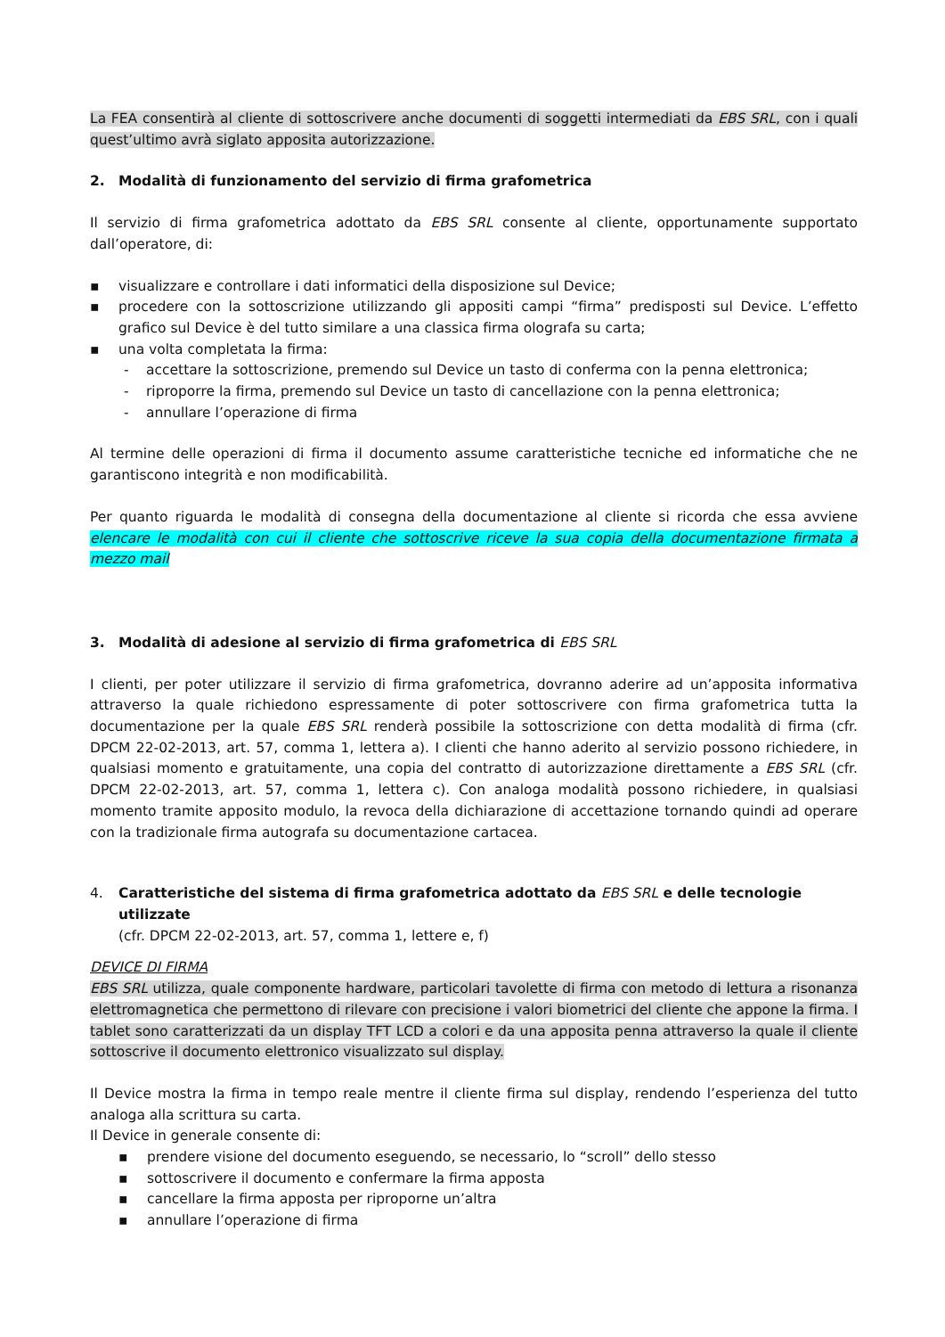La FEA consentirà al cliente di sottoscrivere anche documenti di soggetti intermediati da EBS SRL, con i quali quest’ultimo avrà siglato apposita autorizzazione.
2. Modalità di funzionamento del servizio di firma grafometrica
Il servizio di firma grafometrica adottato da EBS SRL consente al cliente, opportunamente supportato dall’operatore, di:
▪ visualizzare e controllare i dati informatici della disposizione sul Device;
▪ procedere con la sottoscrizione utilizzando gli appositi campi “firma” predisposti sul Device. L’effetto grafico sul Device è del tutto similare a una classica firma olografa su carta;
▪ una volta completata la firma:
- accettare la sottoscrizione, premendo sul Device un tasto di conferma con la penna elettronica;
- riproporre la firma, premendo sul Device un tasto di cancellazione con la penna elettronica;
- annullare l’operazione di firma
Al termine delle operazioni di firma il documento assume caratteristiche tecniche ed informatiche che ne garantiscono integrità e non modificabilità.
Per quanto riguarda le modalità di consegna della documentazione al cliente si ricorda che essa avviene elencare le modalità con cui il cliente che sottoscrive riceve la sua copia della documentazione firmata a mezzo mail
3. Modalità di adesione al servizio di firma grafometrica di EBS SRL
I clienti, per poter utilizzare il servizio di firma grafometrica, dovranno aderire ad un’apposita informativa attraverso la quale richiedono espressamente di poter sottoscrivere con firma grafometrica tutta la documentazione per la quale EBS SRL renderà possibile la sottoscrizione con detta modalità di firma (cfr. DPCM 22-02-2013, art. 57, comma 1, lettera a). I clienti che hanno aderito al servizio possono richiedere, in qualsiasi momento e gratuitamente, una copia del contratto di autorizzazione direttamente a EBS SRL (cfr. DPCM 22-02-2013, art. 57, comma 1, lettera c). Con analoga modalità possono richiedere, in qualsiasi momento tramite apposito modulo, la revoca della dichiarazione di accettazione tornando quindi ad operare con la tradizionale firma autografa su documentazione cartacea.
4. Caratteristiche del sistema di firma grafometrica adottato da EBS SRL e delle tecnologie utilizzate
(cfr. DPCM 22-02-2013, art. 57, comma 1, lettere e, f)
DEVICE DI FIRMA
EBS SRL utilizza, quale componente hardware, particolari tavolette di firma con metodo di lettura a risonanza elettromagnetica che permettono di rilevare con precisione i valori biometrici del cliente che appone la firma. I tablet sono caratterizzati da un display TFT LCD a colori e da una apposita penna attraverso la quale il cliente sottoscrive il documento elettronico visualizzato sul display.
Il Device mostra la firma in tempo reale mentre il cliente firma sul display, rendendo l’esperienza del tutto analoga alla scrittura su carta.
Il Device in generale consente di:
▪ prendere visione del documento eseguendo, se necessario, lo “scroll” dello stesso
▪ sottoscrivere il documento e confermare la firma apposta
▪ cancellare la firma apposta per riproporne un’altra
▪ annullare l’operazione di firma